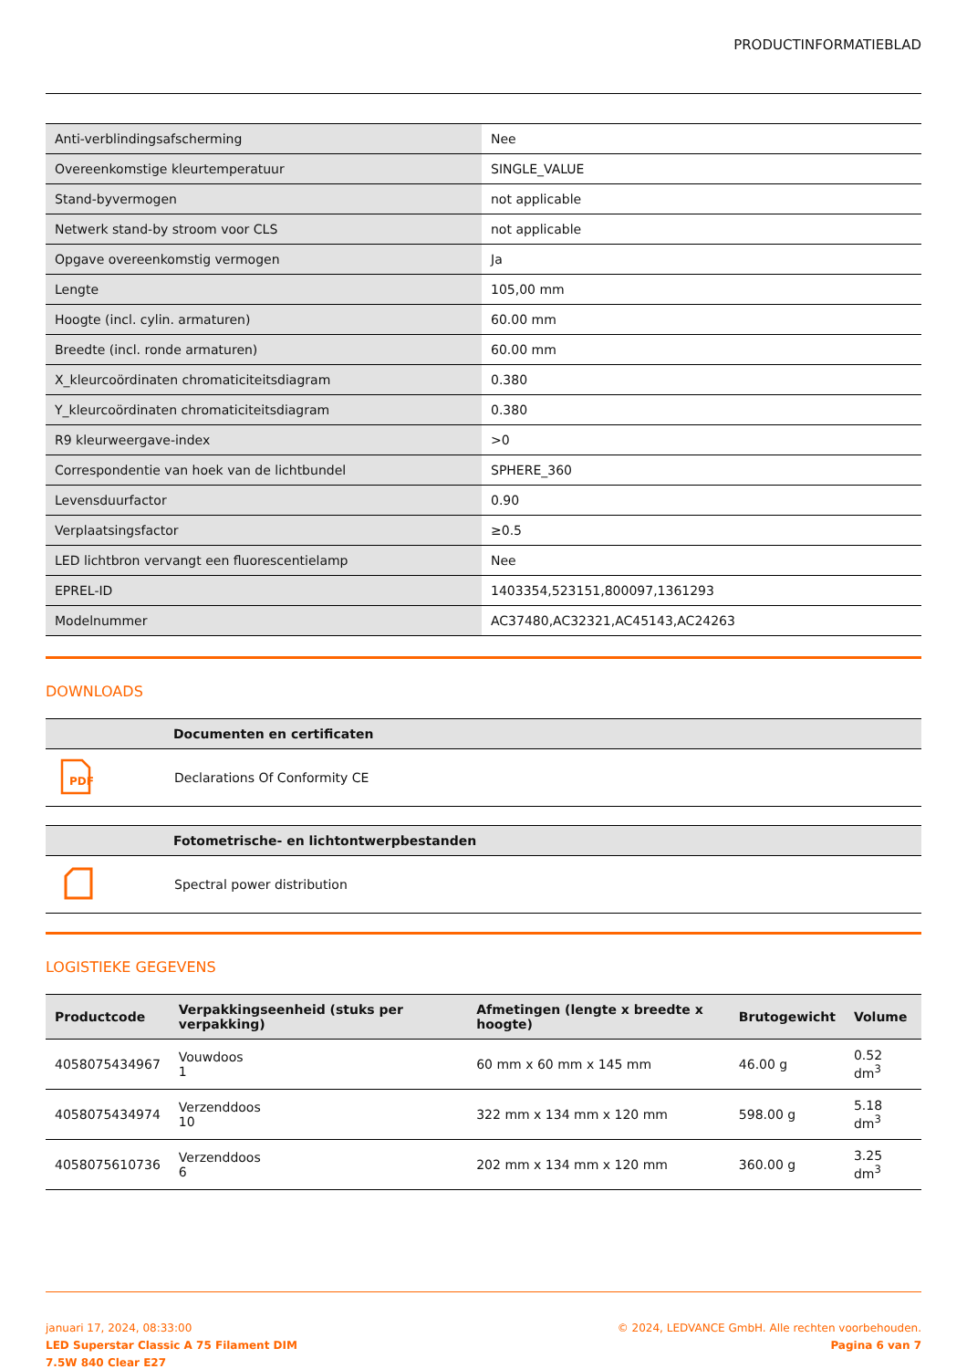PRODUCTINFORMATIEBLAD
| Anti-verblindingsafscherming | Nee |
| Overeenkomstige kleurtemperatuur | SINGLE_VALUE |
| Stand-byvermogen | not applicable |
| Netwerk stand-by stroom voor CLS | not applicable |
| Opgave overeenkomstig vermogen | Ja |
| Lengte | 105,00 mm |
| Hoogte (incl. cylin. armaturen) | 60.00 mm |
| Breedte (incl. ronde armaturen) | 60.00 mm |
| X_kleurcoördinaten chromaticiteitsdiagram | 0.380 |
| Y_kleurcoördinaten chromaticiteitsdiagram | 0.380 |
| R9 kleurweergave-index | >0 |
| Correspondentie van hoek van de lichtbundel | SPHERE_360 |
| Levensduurfactor | 0.90 |
| Verplaatsingsfactor | ≥0.5 |
| LED lichtbron vervangt een fluorescentielamp | Nee |
| EPREL-ID | 1403354,523151,800097,1361293 |
| Modelnummer | AC37480,AC32321,AC45143,AC24263 |
DOWNLOADS
| | Documenten en certificaten |
| --- | --- |
| PDF | Declarations Of Conformity CE |
| | Fotometrische- en lichtontwerpbestanden |
| --- | --- |
| | Spectral power distribution |
LOGISTIEKE GEGEVENS
| Productcode | Verpakkingseenheid (stuks per verpakking) | Afmetingen (lengte x breedte x hoogte) | Brutogewicht | Volume |
| --- | --- | --- | --- | --- |
| 4058075434967 | Vouwdoos 1 | 60 mm x 60 mm x 145 mm | 46.00 g | 0.52 dm<sup>3</sup> |
| 4058075434974 | Verzenddoos 10 | 322 mm x 134 mm x 120 mm | 598.00 g | 5.18 dm<sup>3</sup> |
| 4058075610736 | Verzenddoos 6 | 202 mm x 134 mm x 120 mm | 360.00 g | 3.25 dm<sup>3</sup> |
januari 17, 2024, 08:33:00
LED Superstar Classic A 75 Filament DIM
7.5W 840 Clear E27
© 2024, LEDVANCE GmbH. Alle rechten voorbehouden.
Pagina 6 van 7